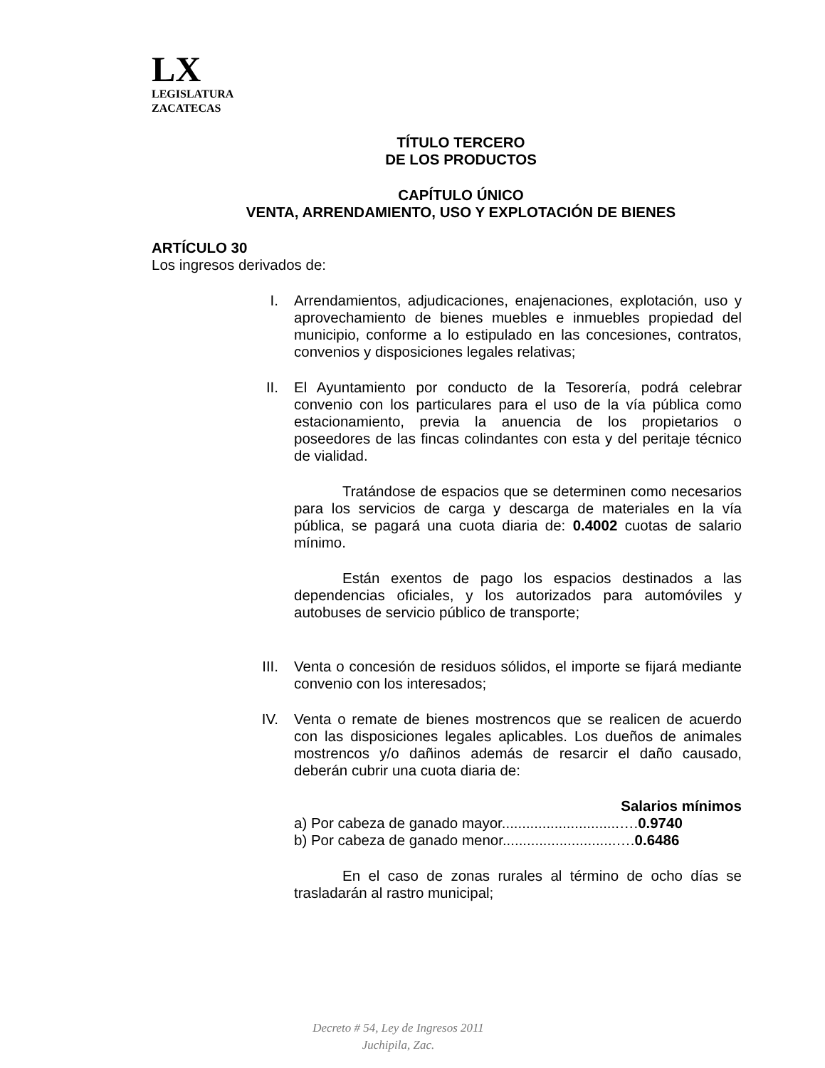LX
LEGISLATURA
ZACATECAS
TÍTULO TERCERO
DE LOS PRODUCTOS
CAPÍTULO ÚNICO
VENTA, ARRENDAMIENTO, USO Y EXPLOTACIÓN DE BIENES
ARTÍCULO 30
Los ingresos derivados de:
I. Arrendamientos, adjudicaciones, enajenaciones, explotación, uso y aprovechamiento de bienes muebles e inmuebles propiedad del municipio, conforme a lo estipulado en las concesiones, contratos, convenios y disposiciones legales relativas;
II. El Ayuntamiento por conducto de la Tesorería, podrá celebrar convenio con los particulares para el uso de la vía pública como estacionamiento, previa la anuencia de los propietarios o poseedores de las fincas colindantes con esta y del peritaje técnico de vialidad.
Tratándose de espacios que se determinen como necesarios para los servicios de carga y descarga de materiales en la vía pública, se pagará una cuota diaria de: 0.4002 cuotas de salario mínimo.
Están exentos de pago los espacios destinados a las dependencias oficiales, y los autorizados para automóviles y autobuses de servicio público de transporte;
III. Venta o concesión de residuos sólidos, el importe se fijará mediante convenio con los interesados;
IV. Venta o remate de bienes mostrencos que se realicen de acuerdo con las disposiciones legales aplicables. Los dueños de animales mostrencos y/o dañinos además de resarcir el daño causado, deberán cubrir una cuota diaria de:
Salarios mínimos
a) Por cabeza de ganado mayor.............................….0.9740
b) Por cabeza de ganado menor............................….0.6486
En el caso de zonas rurales al término de ocho días se trasladarán al rastro municipal;
Decreto # 54, Ley de Ingresos 2011
Juchipila, Zac.